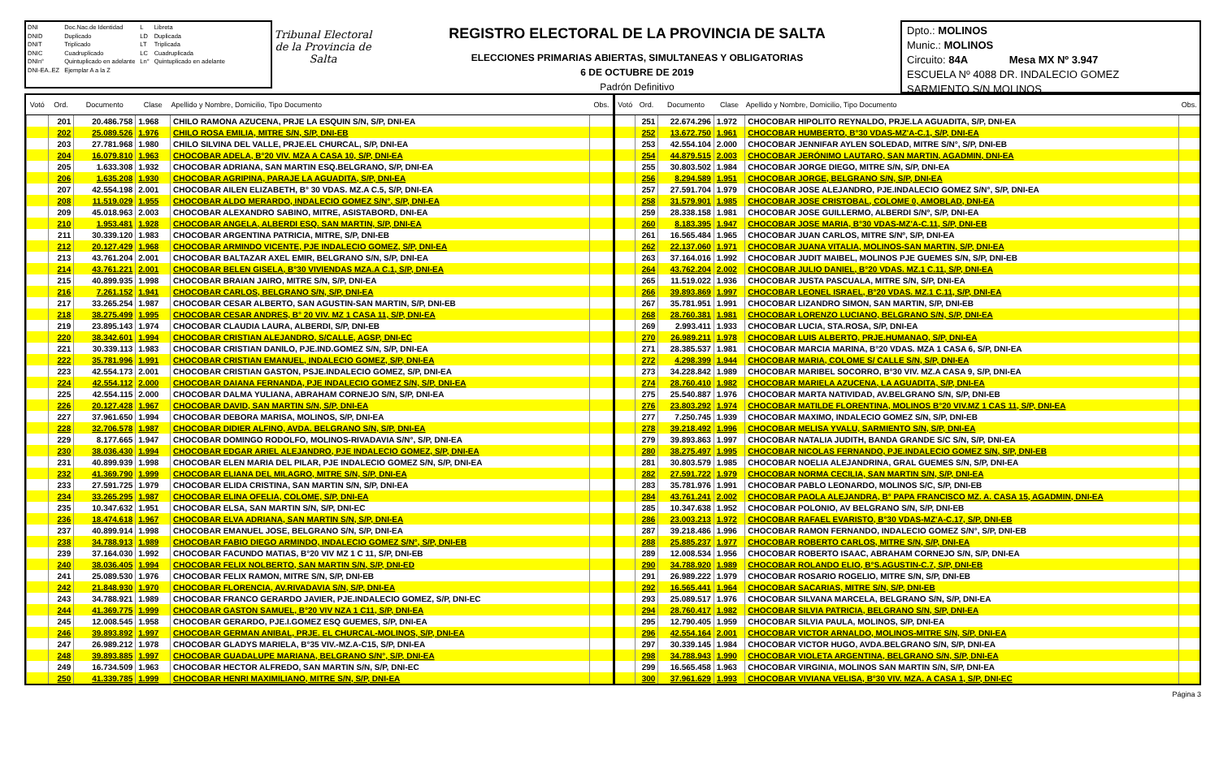| DNI | Doc.Nac.de Identidad | L | Libreta |
| DNID | Duplicado | LD | Duplicada |
| DNIT | Triplicado | LT | Triplicada |
| DNIC | Cuadruplicado | LC | Cuadruplicada |
| DNIn° | Quintuplicado en adelante | Ln° | Quintuplicado en adelante |
| DNI-EA..EZ | Ejemplar A a la Z | | |
Tribunal Electoral de la Provincia de Salta
REGISTRO ELECTORAL DE LA PROVINCIA DE SALTA
ELECCIONES PRIMARIAS ABIERTAS, SIMULTANEAS Y OBLIGATORIAS
6 DE OCTUBRE DE 2019
Padrón Definitivo
Dpto.: MOLINOS
Munic.: MOLINOS
Circuito: 84A Mesa MX Nº 3.947
ESCUELA Nº 4088 DR. INDALECIO GOMEZ
SARMIENTO S/N MOLINOS
| Votó | Ord. | Documento | Clase | Apellido y Nombre, Domicilio, Tipo Documento | Obs. |
| --- | --- | --- | --- | --- | --- |
| | 201 | 20.486.758 | 1.968 | CHILO RAMONA AZUCENA, PRJE LA ESQUIN S/N, S/P, DNI-EA | |
| | 202 | 25.089.526 | 1.976 | CHILO ROSA EMILIA, MITRE S/N, S/P, DNI-EB | |
| | 203 | 27.781.968 | 1.980 | CHILO SILVINA DEL VALLE, PRJE.EL CHURCAL, S/P, DNI-EA | |
| | 204 | 16.079.810 | 1.963 | CHOCOBAR ADELA, B°20 VIV. MZA A CASA 10, S/P, DNI-EA | |
| | 205 | 1.633.308 | 1.932 | CHOCOBAR ADRIANA, SAN MARTIN ESQ.BELGRANO, S/P, DNI-EA | |
| | 206 | 1.635.208 | 1.930 | CHOCOBAR AGRIPINA, PARAJE LA AGUADITA, S/P, DNI-EA | |
| | 207 | 42.554.198 | 2.001 | CHOCOBAR AILEN ELIZABETH, B° 30 VDAS. MZ.A C.5, S/P, DNI-EA | |
| | 208 | 11.519.029 | 1.955 | CHOCOBAR ALDO MERARDO, INDALECIO GOMEZ S/N°, S/P, DNI-EA | |
| | 209 | 45.018.963 | 2.003 | CHOCOBAR ALEXANDRO SABINO, MITRE, ASISTABORD, DNI-EA | |
| | 210 | 1.953.481 | 1.928 | CHOCOBAR ANGELA, ALBERDI ESQ. SAN MARTIN, S/P, DNI-EA | |
| | 211 | 30.339.120 | 1.983 | CHOCOBAR ARGENTINA PATRICIA, MITRE, S/P, DNI-EB | |
| | 212 | 20.127.429 | 1.968 | CHOCOBAR ARMINDO VICENTE, PJE INDALECIO GOMEZ, S/P, DNI-EA | |
| | 213 | 43.761.204 | 2.001 | CHOCOBAR BALTAZAR AXEL EMIR, BELGRANO S/N, S/P, DNI-EA | |
| | 214 | 43.761.221 | 2.001 | CHOCOBAR BELEN GISELA, B°30 VIVIENDAS MZA.A C.1, S/P, DNI-EA | |
| | 215 | 40.899.935 | 1.998 | CHOCOBAR BRAIAN JAIRO, MITRE S/N, S/P, DNI-EA | |
| | 216 | 7.261.152 | 1.941 | CHOCOBAR CARLOS, BELGRANO S/N, S/P, DNI-EA | |
| | 217 | 33.265.254 | 1.987 | CHOCOBAR CESAR ALBERTO, SAN AGUSTIN-SAN MARTIN, S/P, DNI-EB | |
| | 218 | 38.275.499 | 1.995 | CHOCOBAR CESAR ANDRES, B° 20 VIV. MZ 1 CASA 11, S/P, DNI-EA | |
| | 219 | 23.895.143 | 1.974 | CHOCOBAR CLAUDIA LAURA, ALBERDI, S/P, DNI-EB | |
| | 220 | 38.342.601 | 1.994 | CHOCOBAR CRISTIAN ALEJANDRO, S/CALLE, AGSP, DNI-EC | |
| | 221 | 30.339.113 | 1.983 | CHOCOBAR CRISTIAN DANILO, PJE.IND.GOMEZ S/N, S/P, DNI-EA | |
| | 222 | 35.781.996 | 1.991 | CHOCOBAR CRISTIAN EMANUEL, INDALECIO GOMEZ, S/P, DNI-EA | |
| | 223 | 42.554.173 | 2.001 | CHOCOBAR CRISTIAN GASTON, PSJE.INDALECIO GOMEZ, S/P, DNI-EA | |
| | 224 | 42.554.112 | 2.000 | CHOCOBAR DAIANA FERNANDA, PJE INDALECIO GOMEZ S/N, S/P, DNI-EA | |
| | 225 | 42.554.115 | 2.000 | CHOCOBAR DALMA YULIANA, ABRAHAM CORNEJO S/N, S/P, DNI-EA | |
| | 226 | 20.127.428 | 1.967 | CHOCOBAR DAVID, SAN MARTIN S/N, S/P, DNI-EA | |
| | 227 | 37.961.650 | 1.994 | CHOCOBAR DEBORA MARISA, MOLINOS, S/P, DNI-EA | |
| | 228 | 32.706.578 | 1.987 | CHOCOBAR DIDIER ALFINO, AVDA. BELGRANO S/N, S/P, DNI-EA | |
| | 229 | 8.177.665 | 1.947 | CHOCOBAR DOMINGO RODOLFO, MOLINOS-RIVADAVIA S/N°, S/P, DNI-EA | |
| | 230 | 38.036.430 | 1.994 | CHOCOBAR EDGAR ARIEL ALEJANDRO, PJE INDALECIO GOMEZ, S/P, DNI-EA | |
| | 231 | 40.899.939 | 1.998 | CHOCOBAR ELEN MARIA DEL PILAR, PJE INDALECIO GOMEZ S/N, S/P, DNI-EA | |
| | 232 | 41.369.790 | 1.999 | CHOCOBAR ELIANA DEL MILAGRO, MITRE S/N, S/P, DNI-EA | |
| | 233 | 27.591.725 | 1.979 | CHOCOBAR ELIDA CRISTINA, SAN MARTIN S/N, S/P, DNI-EA | |
| | 234 | 33.265.295 | 1.987 | CHOCOBAR ELINA OFELIA, COLOME, S/P, DNI-EA | |
| | 235 | 10.347.632 | 1.951 | CHOCOBAR ELSA, SAN MARTIN S/N, S/P, DNI-EC | |
| | 236 | 18.474.618 | 1.967 | CHOCOBAR ELVA ADRIANA, SAN MARTIN S/N, S/P, DNI-EA | |
| | 237 | 40.899.914 | 1.998 | CHOCOBAR EMANUEL JOSE, BELGRANO S/N, S/P, DNI-EA | |
| | 238 | 34.788.913 | 1.989 | CHOCOBAR FABIO DIEGO ARMINDO, INDALECIO GOMEZ S/N°, S/P, DNI-EB | |
| | 239 | 37.164.030 | 1.992 | CHOCOBAR FACUNDO MATIAS, B°20 VIV MZ 1 C 11, S/P, DNI-EB | |
| | 240 | 38.036.405 | 1.994 | CHOCOBAR FELIX NOLBERTO, SAN MARTIN S/N, S/P, DNI-ED | |
| | 241 | 25.089.530 | 1.976 | CHOCOBAR FELIX RAMON, MITRE S/N, S/P, DNI-EB | |
| | 242 | 21.848.930 | 1.970 | CHOCOBAR FLORENCIA, AV.RIVADAVIA S/N, S/P, DNI-EA | |
| | 243 | 34.788.921 | 1.989 | CHOCOBAR FRANCO GERARDO JAVIER, PJE.INDALECIO GOMEZ, S/P, DNI-EC | |
| | 244 | 41.369.775 | 1.999 | CHOCOBAR GASTON SAMUEL, B°20 VIV NZA 1 C11, S/P, DNI-EA | |
| | 245 | 12.008.545 | 1.958 | CHOCOBAR GERARDO, PJE.I.GOMEZ ESQ GUEMES, S/P, DNI-EA | |
| | 246 | 39.893.892 | 1.997 | CHOCOBAR GERMAN ANIBAL, PRJE. EL CHURCAL-MOLINOS, S/P, DNI-EA | |
| | 247 | 26.989.212 | 1.978 | CHOCOBAR GLADYS MARIELA, B°35 VIV.-MZ.A-C15, S/P, DNI-EA | |
| | 248 | 39.893.885 | 1.997 | CHOCOBAR GUADALUPE MARIANA, BELGRANO S/N°, S/P, DNI-EA | |
| | 249 | 16.734.509 | 1.963 | CHOCOBAR HECTOR ALFREDO, SAN MARTIN S/N, S/P, DNI-EC | |
| | 250 | 41.339.785 | 1.999 | CHOCOBAR HENRI MAXIMILIANO, MITRE S/N, S/P, DNI-EA | |
| Votó | Ord. | Documento | Clase | Apellido y Nombre, Domicilio, Tipo Documento | Obs. |
| --- | --- | --- | --- | --- | --- |
| | 251 | 22.674.296 | 1.972 | CHOCOBAR HIPOLITO REYNALDO, PRJE.LA AGUADITA, S/P, DNI-EA | |
| | 252 | 13.672.750 | 1.961 | CHOCOBAR HUMBERTO, B°30 VDAS-MZ'A-C.1, S/P, DNI-EA | |
| | 253 | 42.554.104 | 2.000 | CHOCOBAR JENNIFAR AYLEN SOLEDAD, MITRE S/N°, S/P, DNI-EB | |
| | 254 | 44.879.515 | 2.003 | CHOCOBAR JERÓNIMO LAUTARO, SAN MARTIN, AGADMIN, DNI-EA | |
| | 255 | 30.803.502 | 1.984 | CHOCOBAR JORGE DIEGO, MITRE S/N, S/P, DNI-EA | |
| | 256 | 8.294.589 | 1.951 | CHOCOBAR JORGE, BELGRANO S/N, S/P, DNI-EA | |
| | 257 | 27.591.704 | 1.979 | CHOCOBAR JOSE ALEJANDRO, PJE.INDALECIO GOMEZ S/N°, S/P, DNI-EA | |
| | 258 | 31.579.901 | 1.985 | CHOCOBAR JOSE CRISTOBAL, COLOME 0, AMOBLAD, DNI-EA | |
| | 259 | 28.338.158 | 1.981 | CHOCOBAR JOSE GUILLERMO, ALBERDI S/Nº, S/P, DNI-EA | |
| | 260 | 8.183.395 | 1.947 | CHOCOBAR JOSE MARIA, B°30 VDAS-MZ'A-C.11, S/P, DNI-EB | |
| | 261 | 16.565.484 | 1.965 | CHOCOBAR JUAN CARLOS, MITRE S/Nº, S/P, DNI-EA | |
| | 262 | 22.137.060 | 1.971 | CHOCOBAR JUANA VITALIA, MOLINOS-SAN MARTIN, S/P, DNI-EA | |
| | 263 | 37.164.016 | 1.992 | CHOCOBAR JUDIT MAIBEL, MOLINOS PJE GUEMES S/N, S/P, DNI-EB | |
| | 264 | 43.762.204 | 2.002 | CHOCOBAR JULIO DANIEL, B°20 VDAS. MZ.1 C.11, S/P, DNI-EA | |
| | 265 | 11.519.022 | 1.936 | CHOCOBAR JUSTA PASCUALA, MITRE S/N, S/P, DNI-EA | |
| | 266 | 39.893.869 | 1.997 | CHOCOBAR LEONEL ISRAEL, B°20 VDAS. MZ.1 C.11, S/P, DNI-EA | |
| | 267 | 35.781.951 | 1.991 | CHOCOBAR LIZANDRO SIMON, SAN MARTIN, S/P, DNI-EB | |
| | 268 | 28.760.381 | 1.981 | CHOCOBAR LORENZO LUCIANO, BELGRANO S/N, S/P, DNI-EA | |
| | 269 | 2.993.411 | 1.933 | CHOCOBAR LUCIA, STA.ROSA, S/P, DNI-EA | |
| | 270 | 26.989.211 | 1.978 | CHOCOBAR LUIS ALBERTO, PRJE.HUMANAO, S/P, DNI-EA | |
| | 271 | 28.385.537 | 1.981 | CHOCOBAR MARCIA MARINA, B°20 VDAS. MZA 1 CASA 6, S/P, DNI-EA | |
| | 272 | 4.298.399 | 1.944 | CHOCOBAR MARIA, COLOME S/ CALLE S/N, S/P, DNI-EA | |
| | 273 | 34.228.842 | 1.989 | CHOCOBAR MARIBEL SOCORRO, B°30 VIV. MZ.A CASA 9, S/P, DNI-EA | |
| | 274 | 28.760.410 | 1.982 | CHOCOBAR MARIELA AZUCENA, LA AGUADITA, S/P, DNI-EA | |
| | 275 | 25.540.887 | 1.976 | CHOCOBAR MARTA NATIVIDAD, AV.BELGRANO S/N, S/P, DNI-EB | |
| | 276 | 23.803.292 | 1.974 | CHOCOBAR MATILDE FLORENTINA, MOLINOS B°20 VIV.MZ 1 CAS 11, S/P, DNI-EA | |
| | 277 | 7.250.745 | 1.939 | CHOCOBAR MAXIMO, INDALECIO GOMEZ S/N, S/P, DNI-EB | |
| | 278 | 39.218.492 | 1.996 | CHOCOBAR MELISA YVALU, SARMIENTO S/N, S/P, DNI-EA | |
| | 279 | 39.893.863 | 1.997 | CHOCOBAR NATALIA JUDITH, BANDA GRANDE S/C S/N, S/P, DNI-EA | |
| | 280 | 38.275.497 | 1.995 | CHOCOBAR NICOLAS FERNANDO, PJE.INDALECIO GOMEZ S/N, S/P, DNI-EB | |
| | 281 | 30.803.579 | 1.985 | CHOCOBAR NOELIA ALEJANDRINA, GRAL GUEMES S/N, S/P, DNI-EA | |
| | 282 | 27.591.722 | 1.979 | CHOCOBAR NORMA CECILIA, SAN MARTIN S/N, S/P, DNI-EA | |
| | 283 | 35.781.976 | 1.991 | CHOCOBAR PABLO LEONARDO, MOLINOS S/C, S/P, DNI-EB | |
| | 284 | 43.761.241 | 2.002 | CHOCOBAR PAOLA ALEJANDRA, B° PAPA FRANCISCO MZ. A. CASA 15, AGADMIN, DNI-EA | |
| | 285 | 10.347.638 | 1.952 | CHOCOBAR POLONIO, AV BELGRANO S/N, S/P, DNI-EB | |
| | 286 | 23.003.213 | 1.972 | CHOCOBAR RAFAEL EVARISTO, B°30 VDAS-MZ'A-C.17, S/P, DNI-EB | |
| | 287 | 39.218.486 | 1.996 | CHOCOBAR RAMON FERNANDO, INDALECIO GOMEZ S/N°, S/P, DNI-EB | |
| | 288 | 25.885.237 | 1.977 | CHOCOBAR ROBERTO CARLOS, MITRE S/N, S/P, DNI-EA | |
| | 289 | 12.008.534 | 1.956 | CHOCOBAR ROBERTO ISAAC, ABRAHAM CORNEJO S/N, S/P, DNI-EA | |
| | 290 | 34.788.920 | 1.989 | CHOCOBAR ROLANDO ELIO, B°S.AGUSTIN-C.7, S/P, DNI-EB | |
| | 291 | 26.989.222 | 1.979 | CHOCOBAR ROSARIO ROGELIO, MITRE S/N, S/P, DNI-EB | |
| | 292 | 16.565.441 | 1.964 | CHOCOBAR SACARIAS, MITRE S/N, S/P, DNI-EB | |
| | 293 | 25.089.517 | 1.976 | CHOCOBAR SILVANA MARCELA, BELGRANO S/N, S/P, DNI-EA | |
| | 294 | 28.760.417 | 1.982 | CHOCOBAR SILVIA PATRICIA, BELGRANO S/N, S/P, DNI-EA | |
| | 295 | 12.790.405 | 1.959 | CHOCOBAR SILVIA PAULA, MOLINOS, S/P, DNI-EA | |
| | 296 | 42.554.164 | 2.001 | CHOCOBAR VICTOR ARNALDO, MOLINOS-MITRE S/N, S/P, DNI-EA | |
| | 297 | 30.339.145 | 1.984 | CHOCOBAR VICTOR HUGO, AVDA.BELGRANO S/N, S/P, DNI-EA | |
| | 298 | 34.788.943 | 1.990 | CHOCOBAR VIOLETA ARGENTINA, BELGRANO S/N, S/P, DNI-EA | |
| | 299 | 16.565.458 | 1.963 | CHOCOBAR VIRGINIA, MOLINOS SAN MARTIN S/N, S/P, DNI-EA | |
| | 300 | 37.961.629 | 1.993 | CHOCOBAR VIVIANA VELISA, B°30 VIV. MZA. A CASA 1, S/P, DNI-EC | |
Página 3